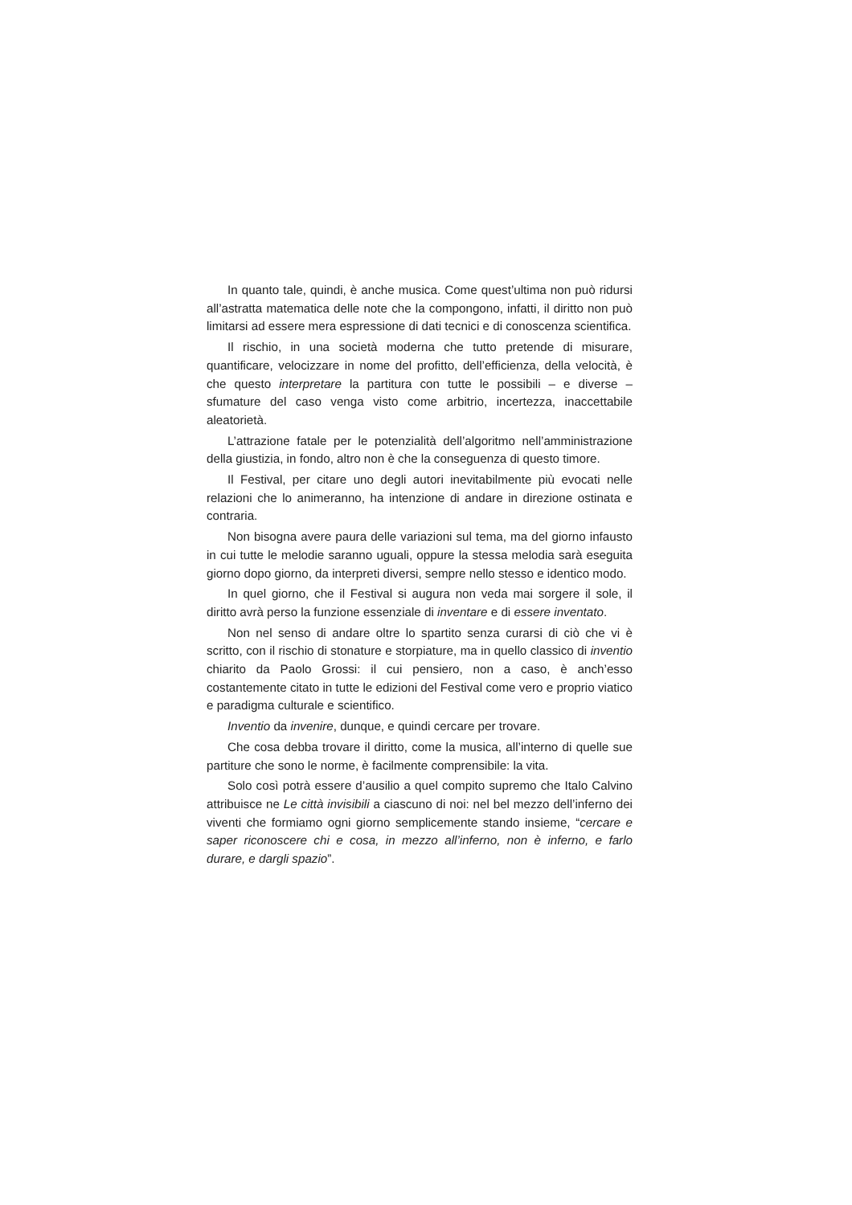In quanto tale, quindi, è anche musica. Come quest’ultima non può ridursi all’astratta matematica delle note che la compongono, infatti, il diritto non può limitarsi ad essere mera espressione di dati tecnici e di conoscenza scientifica.
Il rischio, in una società moderna che tutto pretende di misurare, quantificare, velocizzare in nome del profitto, dell’efficienza, della velocità, è che questo interpretare la partitura con tutte le possibili – e diverse – sfumature del caso venga visto come arbitrio, incertezza, inaccettabile aleatorietà.
L’attrazione fatale per le potenzialità dell’algoritmo nell’amministrazione della giustizia, in fondo, altro non è che la conseguenza di questo timore.
Il Festival, per citare uno degli autori inevitabilmente più evocati nelle relazioni che lo animeranno, ha intenzione di andare in direzione ostinata e contraria.
Non bisogna avere paura delle variazioni sul tema, ma del giorno infausto in cui tutte le melodie saranno uguali, oppure la stessa melodia sarà eseguita giorno dopo giorno, da interpreti diversi, sempre nello stesso e identico modo.
In quel giorno, che il Festival si augura non veda mai sorgere il sole, il diritto avrà perso la funzione essenziale di inventare e di essere inventato.
Non nel senso di andare oltre lo spartito senza curarsi di ciò che vi è scritto, con il rischio di stonature e storpiature, ma in quello classico di inventio chiarito da Paolo Grossi: il cui pensiero, non a caso, è anch’esso costantemente citato in tutte le edizioni del Festival come vero e proprio viatico e paradigma culturale e scientifico.
Inventio da invenire, dunque, e quindi cercare per trovare.
Che cosa debba trovare il diritto, come la musica, all’interno di quelle sue partiture che sono le norme, è facilmente comprensibile: la vita.
Solo così potrà essere d’ausilio a quel compito supremo che Italo Calvino attribuisce ne Le città invisibili a ciascuno di noi: nel bel mezzo dell’inferno dei viventi che formiamo ogni giorno semplicemente stando insieme, “cercare e saper riconoscere chi e cosa, in mezzo all’inferno, non è inferno, e farlo durare, e dargli spazio”.